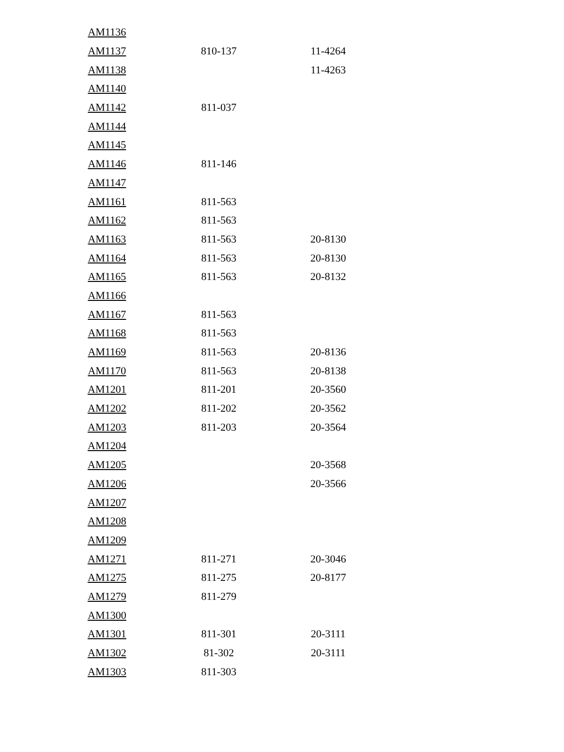| AM1136 | | |
| AM1137 | 810-137 | 11-4264 |
| AM1138 | | 11-4263 |
| AM1140 | | |
| AM1142 | 811-037 | |
| AM1144 | | |
| AM1145 | | |
| AM1146 | 811-146 | |
| AM1147 | | |
| AM1161 | 811-563 | |
| AM1162 | 811-563 | |
| AM1163 | 811-563 | 20-8130 |
| AM1164 | 811-563 | 20-8130 |
| AM1165 | 811-563 | 20-8132 |
| AM1166 | | |
| AM1167 | 811-563 | |
| AM1168 | 811-563 | |
| AM1169 | 811-563 | 20-8136 |
| AM1170 | 811-563 | 20-8138 |
| AM1201 | 811-201 | 20-3560 |
| AM1202 | 811-202 | 20-3562 |
| AM1203 | 811-203 | 20-3564 |
| AM1204 | | |
| AM1205 | | 20-3568 |
| AM1206 | | 20-3566 |
| AM1207 | | |
| AM1208 | | |
| AM1209 | | |
| AM1271 | 811-271 | 20-3046 |
| AM1275 | 811-275 | 20-8177 |
| AM1279 | 811-279 | |
| AM1300 | | |
| AM1301 | 811-301 | 20-3111 |
| AM1302 | 81-302 | 20-3111 |
| AM1303 | 811-303 | |